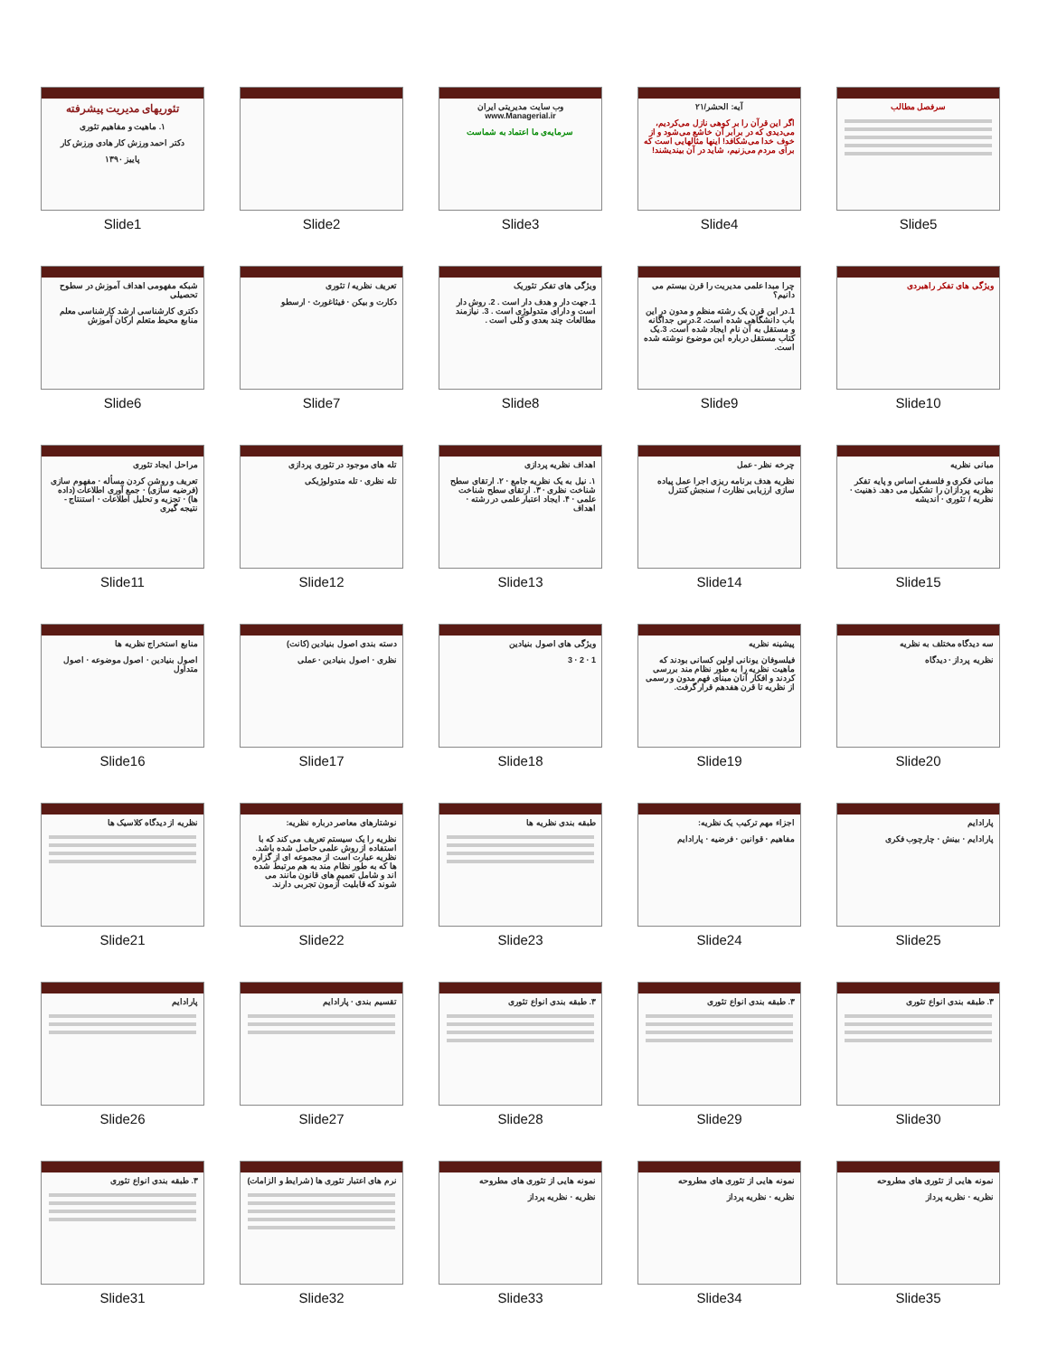تئوریهای مدیریت پیشرفته
۱. ماهیت و مفاهیم تئوری
دکتر احمد ورزش کار هادی ورزش کار
پاییز ۱۳۹۰
Slide1
Slide2
وب سایت مدیریتی ایران www.Managerial.ir
سرمایه‌ی ما اعتماد به شماست
Slide3
آیه: الحشر/۲۱
اگر این قرآن را بر کوهی نازل می‌کردیم، می‌دیدی که در برابر آن خاشع می‌شود و از خوف خدا می‌شکافد! اینها مثالهایی است که برای مردم می‌زنیم، شاید در آن بیندیشند!
Slide4
سرفصل مطالب
Slide5
شبکه مفهومی اهداف آموزش در سطوح تحصیلی
دکتری کارشناسی ارشد کارشناسی معلم منابع محیط متعلم ارکان آموزش
Slide6
تعریف نظریه / تئوری
دکارت و بیکن · فیثاغورث · ارسطو
Slide7
ویژگی های تفکر تئوریک
1.جهت دار و هدف دار است . 2. روش دار است و دارای متدولوژی است . 3. نیازمند مطالعات چند بعدی و کلی است .
Slide8
چرا مبدا علمی مدیریت را قرن بیستم می دانیم؟
1.در این قرن یک رشته منظم و مدون در این باب دانشگاهی شده است. 2.درس جداگانه و مستقل به آن نام ایجاد شده است. 3.یک کتاب مستقل درباره این موضوع نوشته شده است.
Slide9
ویژگی های تفکر راهبردی
Slide10
مراحل ایجاد تئوری
تعریف و روشن کردن مسأله · مفهوم سازی (فرضیه سازی) · جمع آوری اطلاعات (داده ها) · تجزیه و تحلیل اطلاعات · استنتاج - نتیجه گیری
Slide11
تله های موجود در تئوری پردازی
تله نظری · تله متدولوژیکی
Slide12
اهداف نظریه پردازی
۱. نیل به یک نظریه جامع · ۲. ارتقای سطح شناخت نظری · ۳. ارتقای سطح شناخت علمی · ۴. ایجاد اعتبار علمی در رشته · اهداف
Slide13
چرخه نظر - عمل
نظریه هدف برنامه ریزی اجرا عمل پیاده سازی ارزیابی نظارت / سنجش کنترل
Slide14
مبانی نظریه
مبانی فکری و فلسفی اساس و پایه تفکر نظریه پردازان را تشکیل می دهد. ذهنیت · نظریه / تئوری · اندیشه
Slide15
منابع استخراج نظریه ها
اصول بنیادین · اصول موضوعه · اصول متداول
Slide16
دسته بندی اصول بنیادین (کانت)
نظری · اصول بنیادین · عملی
Slide17
ویژگی های اصول بنیادین
1 · 2 · 3
Slide18
پیشینه نظریه
فیلسوفان یونانی اولین کسانی بودند که ماهیت نظریه را به طور نظام مند بررسی کردند و افکار آنان مبنای فهم مدون و رسمی از نظریه تا قرن هفدهم قرار گرفت.
Slide19
سه دیدگاه مختلف به نظریه
نظریه پرداز · دیدگاه
Slide20
نظریه از دیدگاه کلاسیک ها
Slide21
نوشتارهای معاصر درباره نظریه:
نظریه را یک سیستم تعریف می کند که با استفاده از روش علمی حاصل شده باشد. نظریه عبارت است از مجموعه ای از گزاره ها که به طور نظام مند به هم مرتبط شده اند و شامل تعمیم های قانون مانند می شوند که قابلیت آزمون تجربی دارند.
Slide22
طبقه بندی نظریه ها
Slide23
اجزاء مهم ترکیب یک نظریه:
مفاهیم · قوانین · فرضیه · پارادایم
Slide24
پارادایم
پارادایم · بینش · چارچوب فکری
Slide25
پارادایم
Slide26
تقسیم بندی · پارادایم
Slide27
۳. طبقه بندی انواع تئوری
Slide28
۳. طبقه بندی انواع تئوری
Slide29
۳. طبقه بندی انواع تئوری
Slide30
۳. طبقه بندی انواع تئوری
Slide31
نرم های اعتبار تئوری ها (شرایط و الزامات)
Slide32
نمونه هایی از تئوری های مطروحه
نظریه · نظریه پرداز
Slide33
نمونه هایی از تئوری های مطروحه
نظریه · نظریه پرداز
Slide34
نمونه هایی از تئوری های مطروحه
نظریه · نظریه پرداز
Slide35